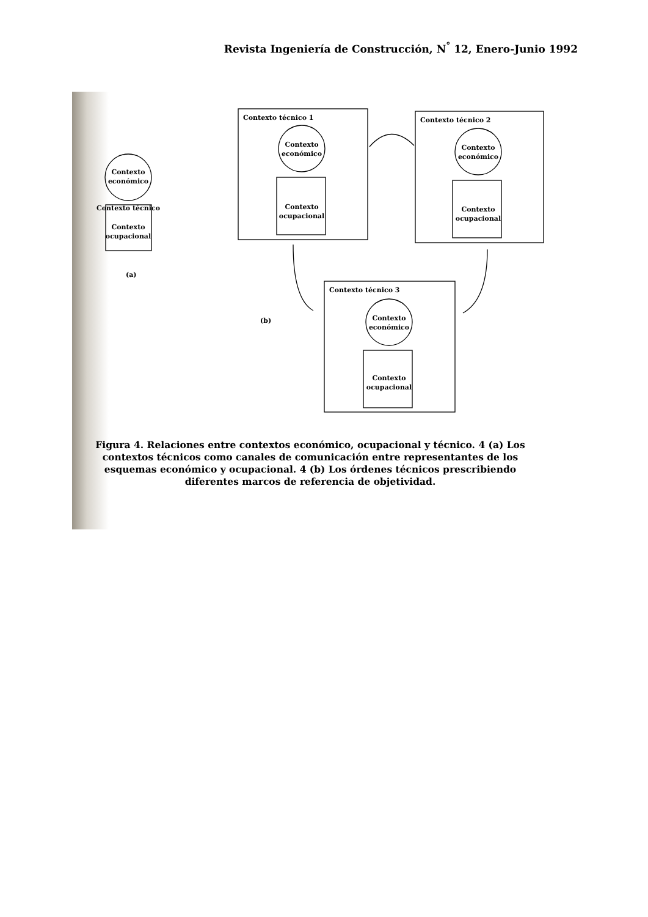Revista Ingeniería de Construcción, N<sup>°</sup> 12, Enero-Junio 1992
Contexto técnico 1
Contexto técnico 2
Contexto técnico 3
Contexto
económico
Contexto técnico
Contexto
ocupacional
Contexto
económico
Contexto
ocupacional
Contexto
económico
Contexto
ocupacional
Contexto
económico
Contexto
ocupacional
(a)
(b)
Figura 4. Relaciones entre contextos económico, ocupacional y técnico. 4 (a) Los contextos técnicos como canales de comunicación entre representantes de los esquemas económico y ocupacional. 4 (b) Los órdenes técnicos prescribiendo diferentes marcos de referencia de objetividad.